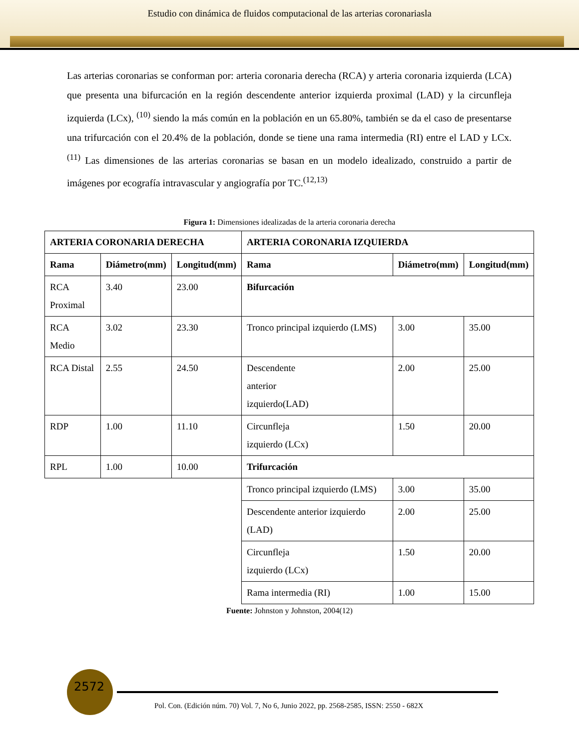Estudio con dinámica de fluidos computacional de las arterias coronariasla
Las arterias coronarias se conforman por: arteria coronaria derecha (RCA) y arteria coronaria izquierda (LCA) que presenta una bifurcación en la región descendente anterior izquierda proximal (LAD) y la circunfleja izquierda (LCx), <sup>(10)</sup> siendo la más común en la población en un 65.80%, también se da el caso de presentarse una trifurcación con el 20.4% de la población, donde se tiene una rama intermedia (RI) entre el LAD y LCx. <sup>(11)</sup> Las dimensiones de las arterias coronarias se basan en un modelo idealizado, construido a partir de imágenes por ecografía intravascular y angiografía por TC.<sup>(12,13)</sup>
Figura 1: Dimensiones idealizadas de la arteria coronaria derecha
| ARTERIA CORONARIA DERECHA | | | ARTERIA CORONARIA IZQUIERDA | | |
| --- | --- | --- | --- | --- | --- |
| Rama | Diámetro(mm) | Longitud(mm) | Rama | Diámetro(mm) | Longitud(mm) |
| RCA Proximal | 3.40 | 23.00 | Bifurcación | | |
| RCA Medio | 3.02 | 23.30 | Tronco principal izquierdo (LMS) | 3.00 | 35.00 |
| RCA Distal | 2.55 | 24.50 | Descendente anterior izquierdo(LAD) | 2.00 | 25.00 |
| RDP | 1.00 | 11.10 | Circunfleja izquierdo (LCx) | 1.50 | 20.00 |
| RPL | 1.00 | 10.00 | Trifurcación | | |
| | | | Tronco principal izquierdo (LMS) | 3.00 | 35.00 |
| | | | Descendente anterior izquierdo (LAD) | 2.00 | 25.00 |
| | | | Circunfleja izquierdo (LCx) | 1.50 | 20.00 |
| | | | Rama intermedia (RI) | 1.00 | 15.00 |
Fuente: Johnston y Johnston, 2004(12)
2572
Pol. Con. (Edición núm. 70) Vol. 7, No 6, Junio 2022, pp. 2568-2585, ISSN: 2550 - 682X